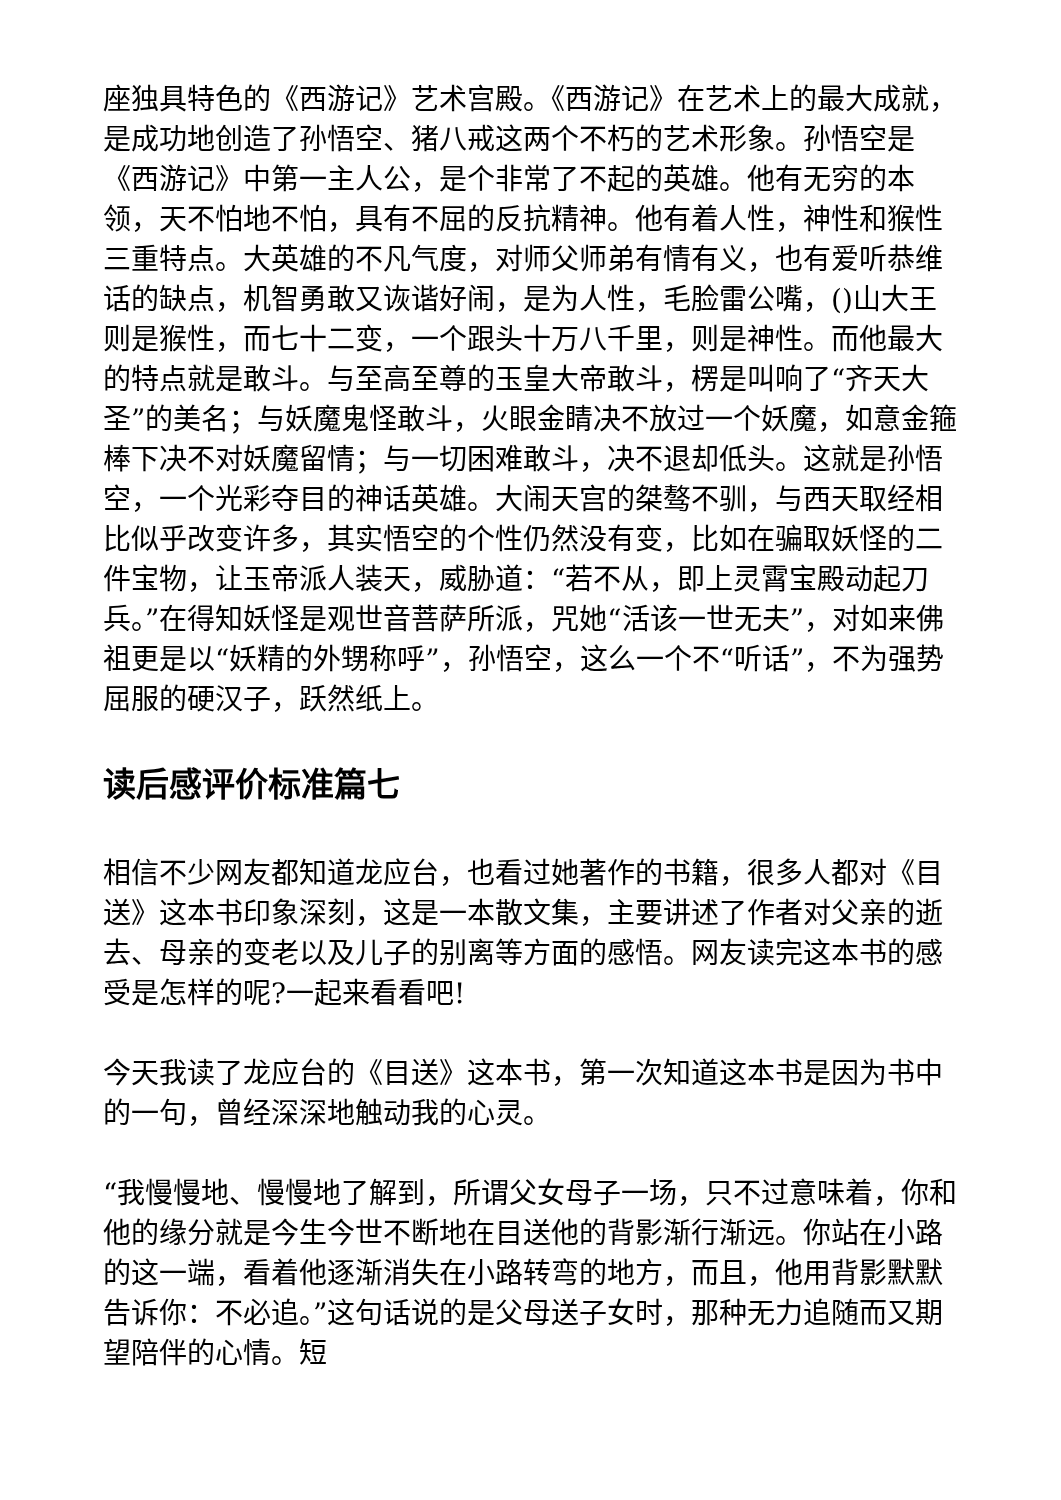座独具特色的《西游记》艺术宫殿。《西游记》在艺术上的最大成就，是成功地创造了孙悟空、猪八戒这两个不朽的艺术形象。孙悟空是《西游记》中第一主人公，是个非常了不起的英雄。他有无穷的本领，天不怕地不怕，具有不屈的反抗精神。他有着人性，神性和猴性三重特点。大英雄的不凡气度，对师父师弟有情有义，也有爱听恭维话的缺点，机智勇敢又诙谐好闹，是为人性，毛脸雷公嘴，()山大王则是猴性，而七十二变，一个跟头十万八千里，则是神性。而他最大的特点就是敢斗。与至高至尊的玉皇大帝敢斗，楞是叫响了“齐天大圣”的美名；与妖魔鬼怪敢斗，火眼金睛决不放过一个妖魔，如意金箍棒下决不对妖魔留情；与一切困难敢斗，决不退却低头。这就是孙悟空，一个光彩夺目的神话英雄。大闹天宫的桀骜不驯，与西天取经相比似乎改变许多，其实悟空的个性仍然没有变，比如在骗取妖怪的二件宝物，让玉帝派人装天，威胁道：“若不从，即上灵霄宝殿动起刀兵。”在得知妖怪是观世音菩萨所派，咒她“活该一世无夫”，对如来佛祖更是以“妖精的外甥称呼”，孙悟空，这么一个不“听话”，不为强势屈服的硬汉子，跃然纸上。
读后感评价标准篇七
相信不少网友都知道龙应台，也看过她著作的书籍，很多人都对《目送》这本书印象深刻，这是一本散文集，主要讲述了作者对父亲的逝去、母亲的变老以及儿子的别离等方面的感悟。网友读完这本书的感受是怎样的呢?一起来看看吧!
今天我读了龙应台的《目送》这本书，第一次知道这本书是因为书中的一句，曾经深深地触动我的心灵。
“我慢慢地、慢慢地了解到，所谓父女母子一场，只不过意味着，你和他的缘分就是今生今世不断地在目送他的背影渐行渐远。你站在小路的这一端，看着他逐渐消失在小路转弯的地方，而且，他用背影默默告诉你：不必追。”这句话说的是父母送子女时，那种无力追随而又期望陪伴的心情。短